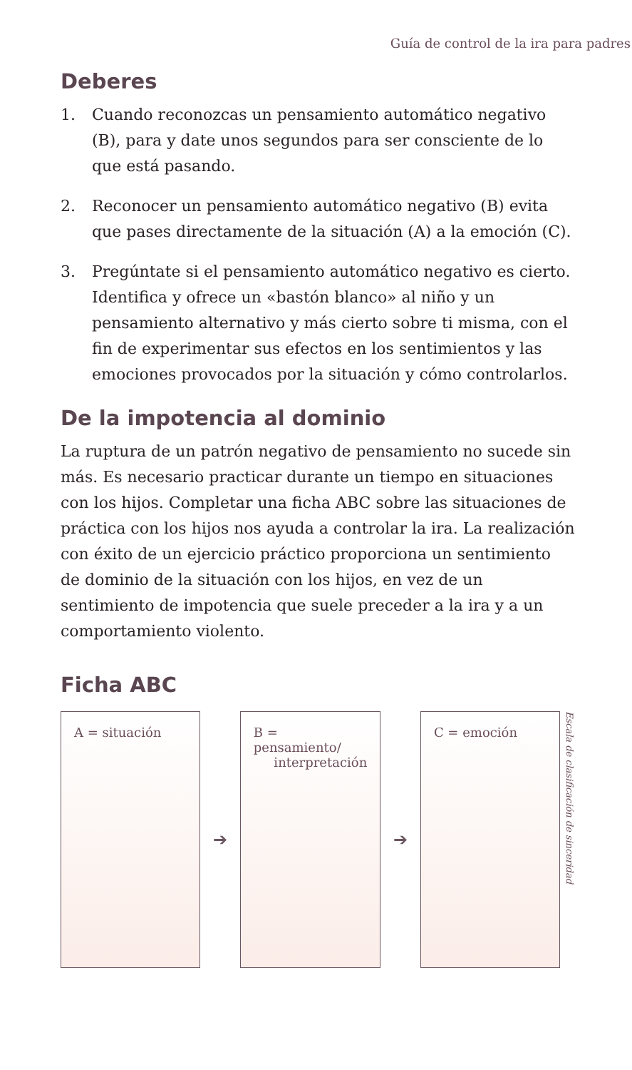Guía de control de la ira para padres
Deberes
1. Cuando reconozcas un pensamiento automático negativo (B), para y date unos segundos para ser consciente de lo que está pasando.
2. Reconocer un pensamiento automático negativo (B) evita que pases directamente de la situación (A) a la emoción (C).
3. Pregúntate si el pensamiento automático negativo es cierto. Identifica y ofrece un «bastón blanco» al niño y un pensamiento alternativo y más cierto sobre ti misma, con el fin de experimentar sus efectos en los sentimientos y las emociones provocados por la situación y cómo controlarlos.
De la impotencia al dominio
La ruptura de un patrón negativo de pensamiento no sucede sin más. Es necesario practicar durante un tiempo en situaciones con los hijos. Completar una ficha ABC sobre las situaciones de práctica con los hijos nos ayuda a controlar la ira. La realización con éxito de un ejercicio práctico proporciona un sentimiento de dominio de la situación con los hijos, en vez de un sentimiento de impotencia que suele preceder a la ira y a un comportamiento violento.
Ficha ABC
A = situación
➔
B = pensamiento/
interpretación
➔
C = emoción
Escala de clasificación de sinceridad